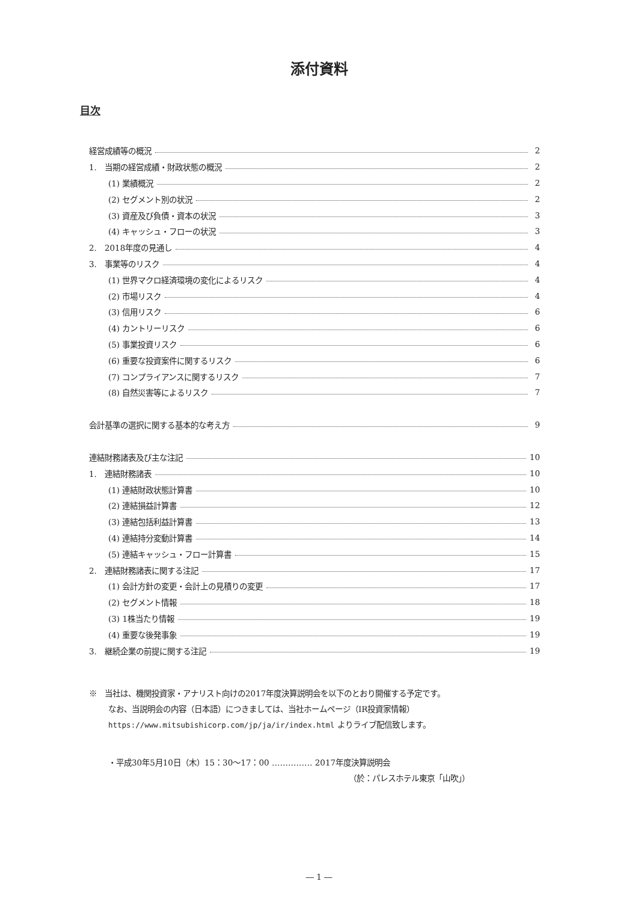添付資料
目次
経営成績等の概況 2
1.　当期の経営成績・財政状態の概況 2
(1) 業績概況 2
(2) セグメント別の状況 2
(3) 資産及び負債・資本の状況 3
(4) キャッシュ・フローの状況 3
2.　2018年度の見通し 4
3.　事業等のリスク 4
(1) 世界マクロ経済環境の変化によるリスク 4
(2) 市場リスク 4
(3) 信用リスク 6
(4) カントリーリスク 6
(5) 事業投資リスク 6
(6) 重要な投資案件に関するリスク 6
(7) コンプライアンスに関するリスク 7
(8) 自然災害等によるリスク 7
会計基準の選択に関する基本的な考え方 9
連結財務諸表及び主な注記 10
1.　連結財務諸表 10
(1) 連結財政状態計算書 10
(2) 連結損益計算書 12
(3) 連結包括利益計算書 13
(4) 連結持分変動計算書 14
(5) 連結キャッシュ・フロー計算書 15
2.　連結財務諸表に関する注記 17
(1) 会計方針の変更・会計上の見積りの変更 17
(2) セグメント情報 18
(3) 1株当たり情報 19
(4) 重要な後発事象 19
3.　継続企業の前提に関する注記 19
※　当社は、機関投資家・アナリスト向けの2017年度決算説明会を以下のとおり開催する予定です。
なお、当説明会の内容（日本語）につきましては、当社ホームページ（IR投資家情報）
https://www.mitsubishicorp.com/jp/ja/ir/index.html よりライブ配信致します。
・平成30年5月10日（木）15：30～17：00 …………… 2017年度決算説明会
（於：パレスホテル東京「山吹」）
― 1 ―